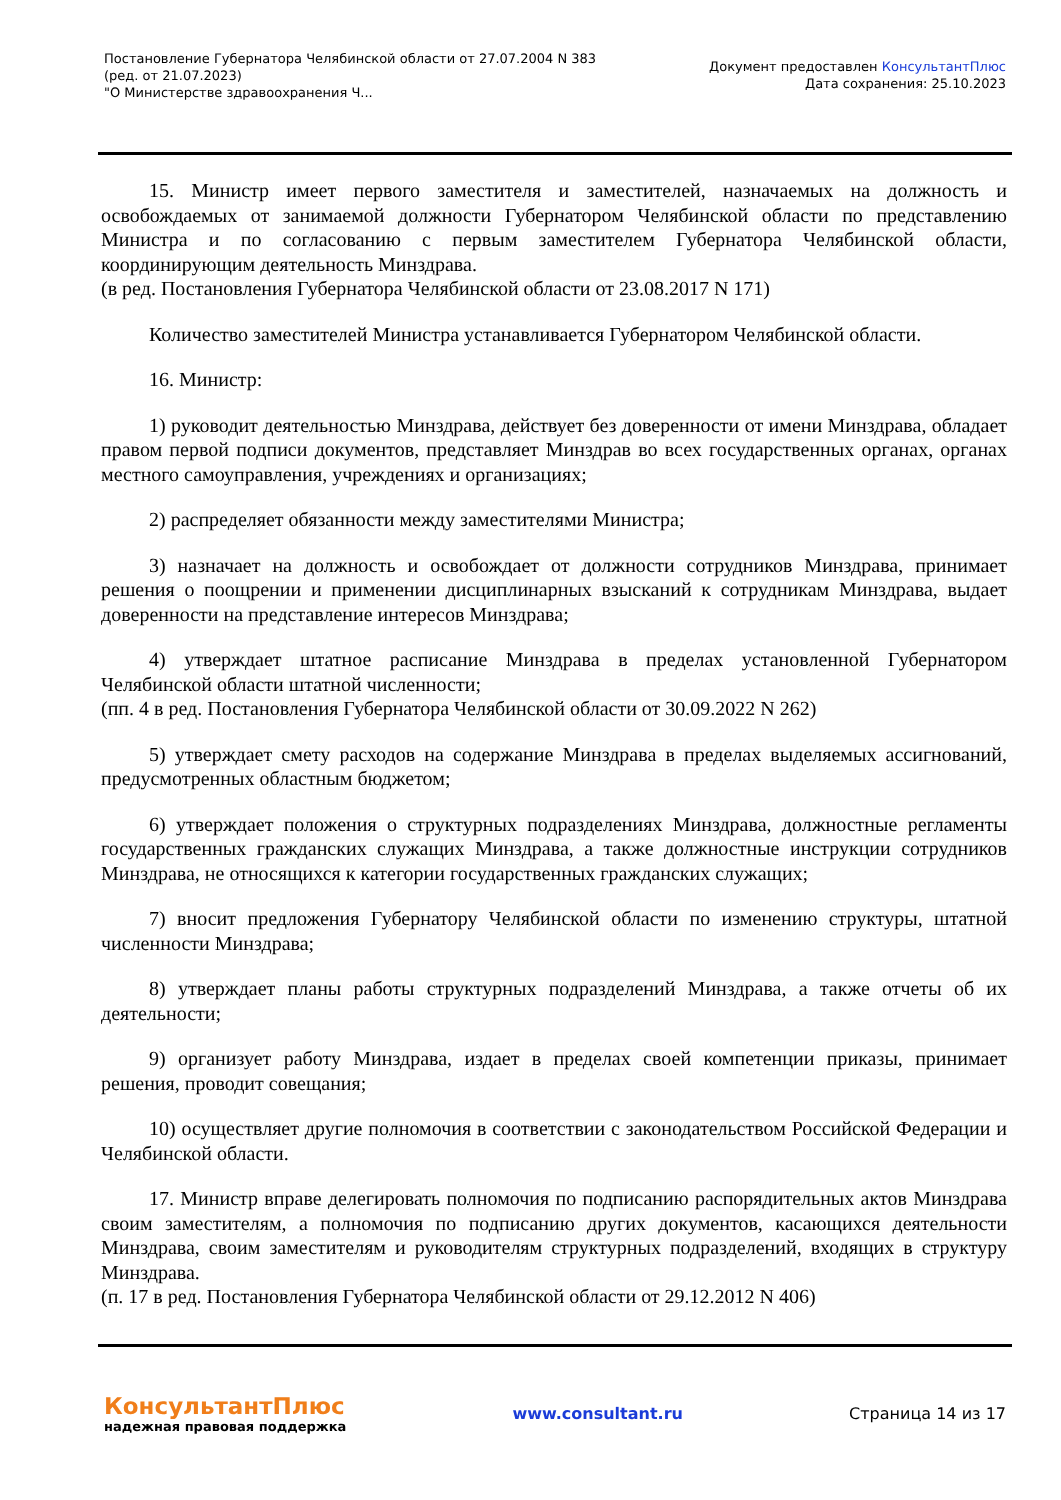Постановление Губернатора Челябинской области от 27.07.2004 N 383
(ред. от 21.07.2023)
"О Министерстве здравоохранения Ч...
Документ предоставлен КонсультантПлюс
Дата сохранения: 25.10.2023
15. Министр имеет первого заместителя и заместителей, назначаемых на должность и освобождаемых от занимаемой должности Губернатором Челябинской области по представлению Министра и по согласованию с первым заместителем Губернатора Челябинской области, координирующим деятельность Минздрава.
(в ред. Постановления Губернатора Челябинской области от 23.08.2017 N 171)
Количество заместителей Министра устанавливается Губернатором Челябинской области.
16. Министр:
1) руководит деятельностью Минздрава, действует без доверенности от имени Минздрава, обладает правом первой подписи документов, представляет Минздрав во всех государственных органах, органах местного самоуправления, учреждениях и организациях;
2) распределяет обязанности между заместителями Министра;
3) назначает на должность и освобождает от должности сотрудников Минздрава, принимает решения о поощрении и применении дисциплинарных взысканий к сотрудникам Минздрава, выдает доверенности на представление интересов Минздрава;
4) утверждает штатное расписание Минздрава в пределах установленной Губернатором Челябинской области штатной численности;
(пп. 4 в ред. Постановления Губернатора Челябинской области от 30.09.2022 N 262)
5) утверждает смету расходов на содержание Минздрава в пределах выделяемых ассигнований, предусмотренных областным бюджетом;
6) утверждает положения о структурных подразделениях Минздрава, должностные регламенты государственных гражданских служащих Минздрава, а также должностные инструкции сотрудников Минздрава, не относящихся к категории государственных гражданских служащих;
7) вносит предложения Губернатору Челябинской области по изменению структуры, штатной численности Минздрава;
8) утверждает планы работы структурных подразделений Минздрава, а также отчеты об их деятельности;
9) организует работу Минздрава, издает в пределах своей компетенции приказы, принимает решения, проводит совещания;
10) осуществляет другие полномочия в соответствии с законодательством Российской Федерации и Челябинской области.
17. Министр вправе делегировать полномочия по подписанию распорядительных актов Минздрава своим заместителям, а полномочия по подписанию других документов, касающихся деятельности Минздрава, своим заместителям и руководителям структурных подразделений, входящих в структуру Минздрава.
(п. 17 в ред. Постановления Губернатора Челябинской области от 29.12.2012 N 406)
КонсультантПлюс
надежная правовая поддержка
www.consultant.ru Страница 14 из 17